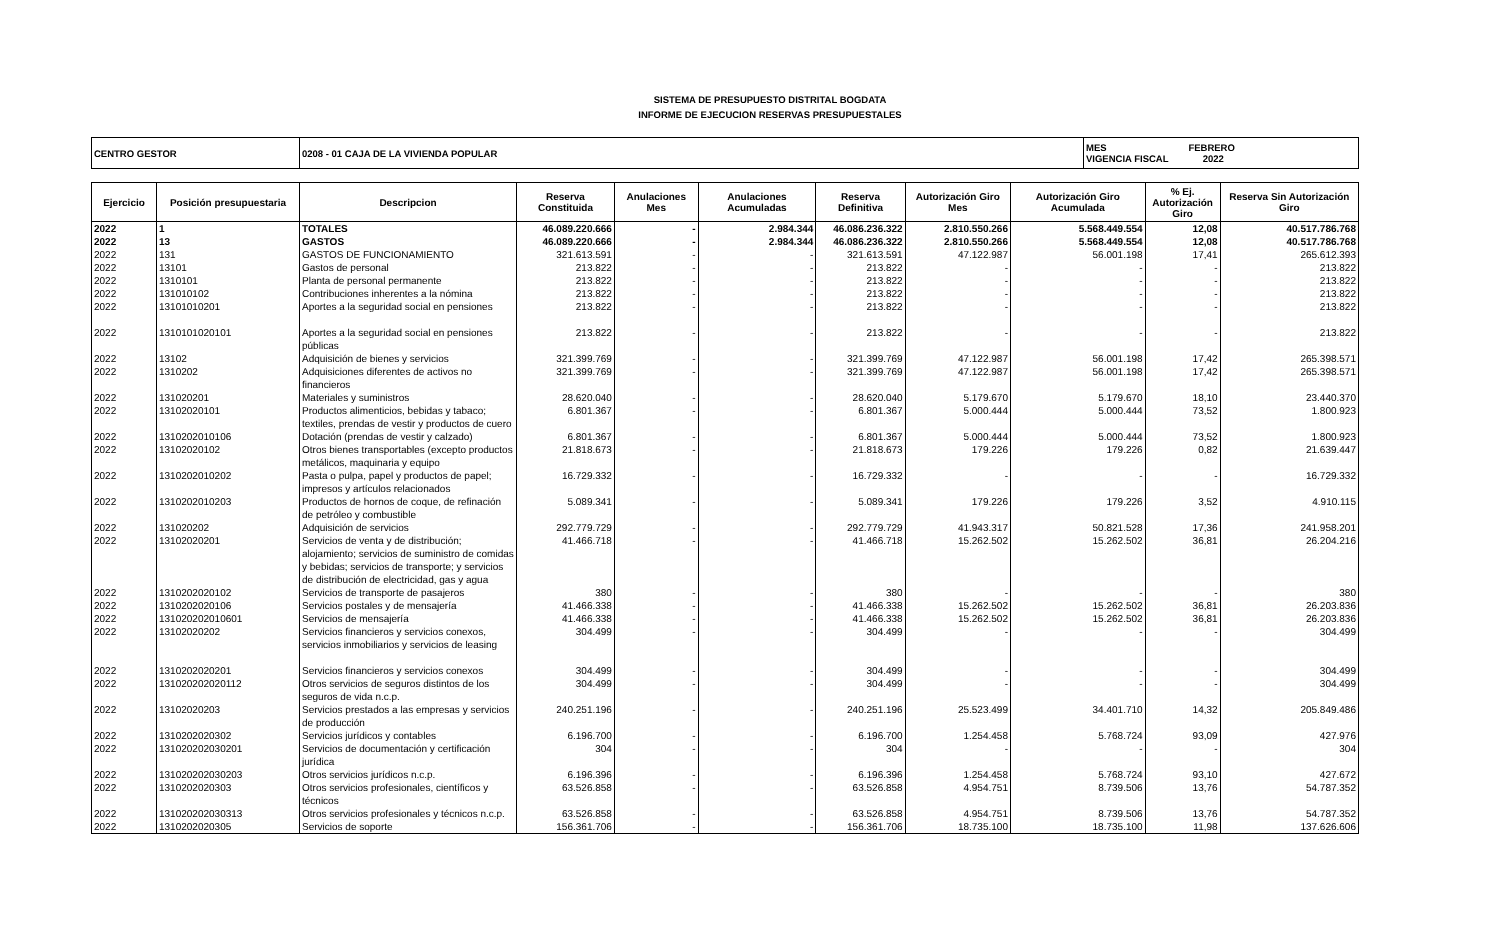SISTEMA DE PRESUPUESTO DISTRITAL BOGDATA
INFORME DE EJECUCION RESERVAS PRESUPUESTALES
| CENTRO GESTOR | 0208 - 01 CAJA DE LA VIVIENDA POPULAR | MES FEBRERO VIGENCIA FISCAL 2022 |
| Ejercicio | Posición presupuestaria | Descripcion | Reserva Constituida | Anulaciones Mes | Anulaciones Acumuladas | Reserva Definitiva | Autorización Giro Mes | Autorización Giro Acumulada | % Ej. Autorización Giro | Reserva Sin Autorización Giro |
| --- | --- | --- | --- | --- | --- | --- | --- | --- | --- | --- |
| 2022 | 1 | TOTALES | 46.089.220.666 | - | 2.984.344 | 46.086.236.322 | 2.810.550.266 | 5.568.449.554 | 12,08 | 40.517.786.768 |
| 2022 | 13 | GASTOS | 46.089.220.666 | - | 2.984.344 | 46.086.236.322 | 2.810.550.266 | 5.568.449.554 | 12,08 | 40.517.786.768 |
| 2022 | 131 | GASTOS DE FUNCIONAMIENTO | 321.613.591 | - | - | 321.613.591 | 47.122.987 | 56.001.198 | 17,41 | 265.612.393 |
| 2022 | 13101 | Gastos de personal | 213.822 | - | - | 213.822 | - | - | - | 213.822 |
| 2022 | 1310101 | Planta de personal permanente | 213.822 | - | - | 213.822 | - | - | - | 213.822 |
| 2022 | 131010102 | Contribuciones inherentes a la nómina | 213.822 | - | - | 213.822 | - | - | - | 213.822 |
| 2022 | 13101010201 | Aportes a la seguridad social en pensiones | 213.822 | - | - | 213.822 | - | - | - | 213.822 |
| 2022 | 1310101020101 | Aportes a la seguridad social en pensiones públicas | 213.822 | - | - | 213.822 | - | - | - | 213.822 |
| 2022 | 13102 | Adquisición de bienes y servicios | 321.399.769 | - | - | 321.399.769 | 47.122.987 | 56.001.198 | 17,42 | 265.398.571 |
| 2022 | 1310202 | Adquisiciones diferentes de activos no financieros | 321.399.769 | - | - | 321.399.769 | 47.122.987 | 56.001.198 | 17,42 | 265.398.571 |
| 2022 | 131020201 | Materiales y suministros | 28.620.040 | - | - | 28.620.040 | 5.179.670 | 5.179.670 | 18,10 | 23.440.370 |
| 2022 | 13102020101 | Productos alimenticios, bebidas y tabaco; textiles, prendas de vestir y productos de cuero | 6.801.367 | - | - | 6.801.367 | 5.000.444 | 5.000.444 | 73,52 | 1.800.923 |
| 2022 | 1310202010106 | Dotación (prendas de vestir y calzado) | 6.801.367 | - | - | 6.801.367 | 5.000.444 | 5.000.444 | 73,52 | 1.800.923 |
| 2022 | 13102020102 | Otros bienes transportables (excepto productos metálicos, maquinaria y equipo | 21.818.673 | - | - | 21.818.673 | 179.226 | 179.226 | 0,82 | 21.639.447 |
| 2022 | 1310202010202 | Pasta o pulpa, papel y productos de papel; impresos y artículos relacionados | 16.729.332 | - | - | 16.729.332 | - | - | - | 16.729.332 |
| 2022 | 1310202010203 | Productos de hornos de coque, de refinación de petróleo y combustible | 5.089.341 | - | - | 5.089.341 | 179.226 | 179.226 | 3,52 | 4.910.115 |
| 2022 | 131020202 | Adquisición de servicios | 292.779.729 | - | - | 292.779.729 | 41.943.317 | 50.821.528 | 17,36 | 241.958.201 |
| 2022 | 13102020201 | Servicios de venta y de distribución; alojamiento; servicios de suministro de comidas y bebidas; servicios de transporte; y servicios de distribución de electricidad, gas y agua | 41.466.718 | - | - | 41.466.718 | 15.262.502 | 15.262.502 | 36,81 | 26.204.216 |
| 2022 | 1310202020102 | Servicios de transporte de pasajeros | 380 | - | - | 380 | - | - | - | 380 |
| 2022 | 1310202020106 | Servicios postales y de mensajería | 41.466.338 | - | - | 41.466.338 | 15.262.502 | 15.262.502 | 36,81 | 26.203.836 |
| 2022 | 131020202010601 | Servicios de mensajería | 41.466.338 | - | - | 41.466.338 | 15.262.502 | 15.262.502 | 36,81 | 26.203.836 |
| 2022 | 13102020202 | Servicios financieros y servicios conexos, servicios inmobiliarios y servicios de leasing | 304.499 | - | - | 304.499 | - | - | - | 304.499 |
| 2022 | 1310202020201 | Servicios financieros y servicios conexos | 304.499 | - | - | 304.499 | - | - | - | 304.499 |
| 2022 | 131020202020112 | Otros servicios de seguros distintos de los seguros de vida n.c.p. | 304.499 | - | - | 304.499 | - | - | - | 304.499 |
| 2022 | 13102020203 | Servicios prestados a las empresas y servicios de producción | 240.251.196 | - | - | 240.251.196 | 25.523.499 | 34.401.710 | 14,32 | 205.849.486 |
| 2022 | 1310202020302 | Servicios jurídicos y contables | 6.196.700 | - | - | 6.196.700 | 1.254.458 | 5.768.724 | 93,09 | 427.976 |
| 2022 | 131020202030201 | Servicios de documentación y certificación jurídica | 304 | - | - | 304 | - | - | - | 304 |
| 2022 | 131020202030203 | Otros servicios jurídicos n.c.p. | 6.196.396 | - | - | 6.196.396 | 1.254.458 | 5.768.724 | 93,10 | 427.672 |
| 2022 | 1310202020303 | Otros servicios profesionales, científicos y técnicos | 63.526.858 | - | - | 63.526.858 | 4.954.751 | 8.739.506 | 13,76 | 54.787.352 |
| 2022 | 131020202030313 | Otros servicios profesionales y técnicos n.c.p. | 63.526.858 | - | - | 63.526.858 | 4.954.751 | 8.739.506 | 13,76 | 54.787.352 |
| 2022 | 1310202020305 | Servicios de soporte | 156.361.706 | - | - | 156.361.706 | 18.735.100 | 18.735.100 | 11,98 | 137.626.606 |